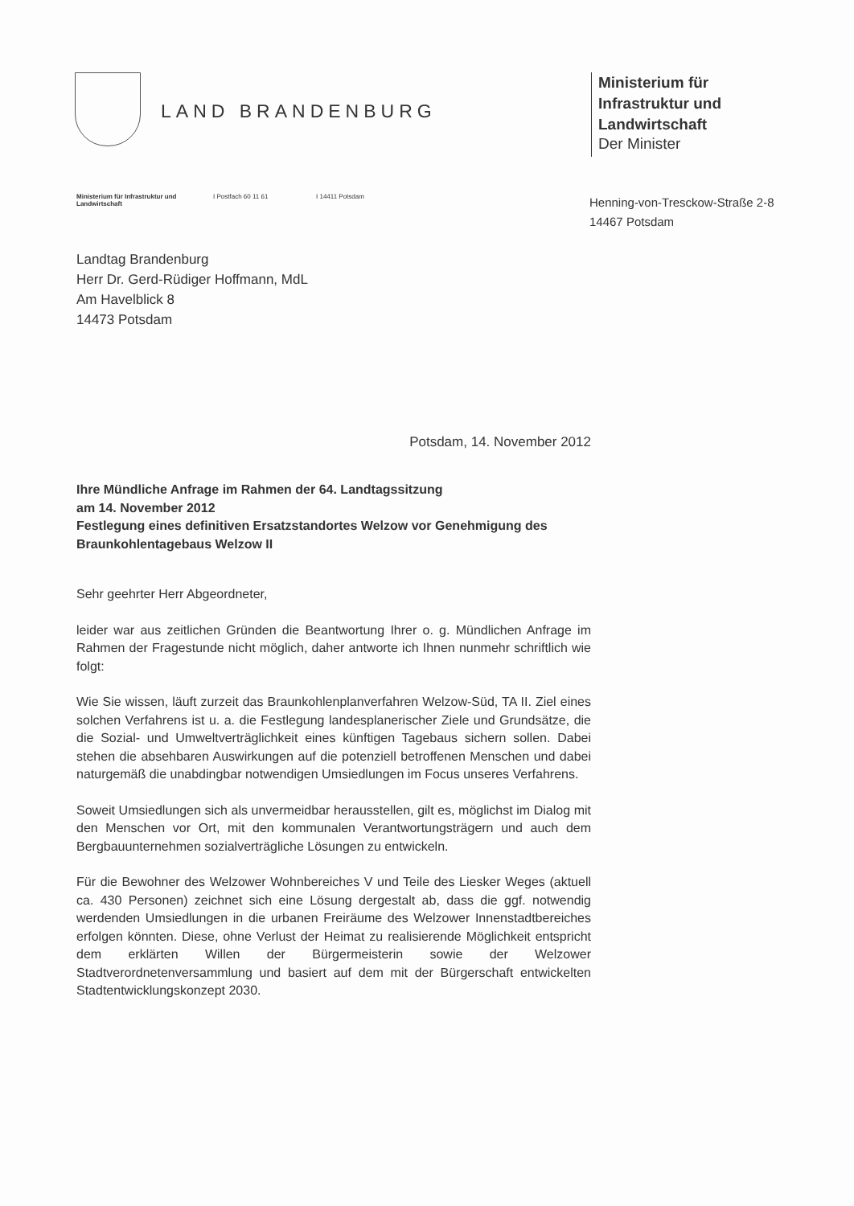LAND BRANDENBURG
Ministerium für
Infrastruktur und
Landwirtschaft
Der Minister
Ministerium für Infrastruktur und Landwirtschaft
I Postfach 60 11 61 I 14411 Potsdam
Henning-von-Tresckow-Straße 2-8
14467 Potsdam
Landtag Brandenburg
Herr Dr. Gerd-Rüdiger Hoffmann, MdL
Am Havelblick 8
14473 Potsdam
Potsdam, 14. November 2012
Ihre Mündliche Anfrage im Rahmen der 64. Landtagssitzung
am 14. November 2012
Festlegung eines definitiven Ersatzstandortes Welzow vor Genehmigung des Braunkohlentagebaus Welzow II
Sehr geehrter Herr Abgeordneter,
leider war aus zeitlichen Gründen die Beantwortung Ihrer o. g. Mündlichen Anfrage im Rahmen der Fragestunde nicht möglich, daher antworte ich Ihnen nunmehr schriftlich wie folgt:
Wie Sie wissen, läuft zurzeit das Braunkohlenplanverfahren Welzow-Süd, TA II. Ziel eines solchen Verfahrens ist u. a. die Festlegung landesplanerischer Ziele und Grundsätze, die die Sozial- und Umweltverträglichkeit eines künftigen Tagebaus sichern sollen. Dabei stehen die absehbaren Auswirkungen auf die potenziell betroffenen Menschen und dabei naturgemäß die unabdingbar notwendigen Umsiedlungen im Focus unseres Verfahrens.
Soweit Umsiedlungen sich als unvermeidbar herausstellen, gilt es, möglichst im Dialog mit den Menschen vor Ort, mit den kommunalen Verantwortungsträgern und auch dem Bergbauunternehmen sozialverträgliche Lösungen zu entwickeln.
Für die Bewohner des Welzower Wohnbereiches V und Teile des Liesker Weges (aktuell ca. 430 Personen) zeichnet sich eine Lösung dergestalt ab, dass die ggf. notwendig werdenden Umsiedlungen in die urbanen Freiräume des Welzower Innenstadtbereiches erfolgen könnten. Diese, ohne Verlust der Heimat zu realisierende Möglichkeit entspricht dem erklärten Willen der Bürgermeisterin sowie der Welzower Stadtverordnetenversammlung und basiert auf dem mit der Bürgerschaft entwickelten Stadtentwicklungskonzept 2030.